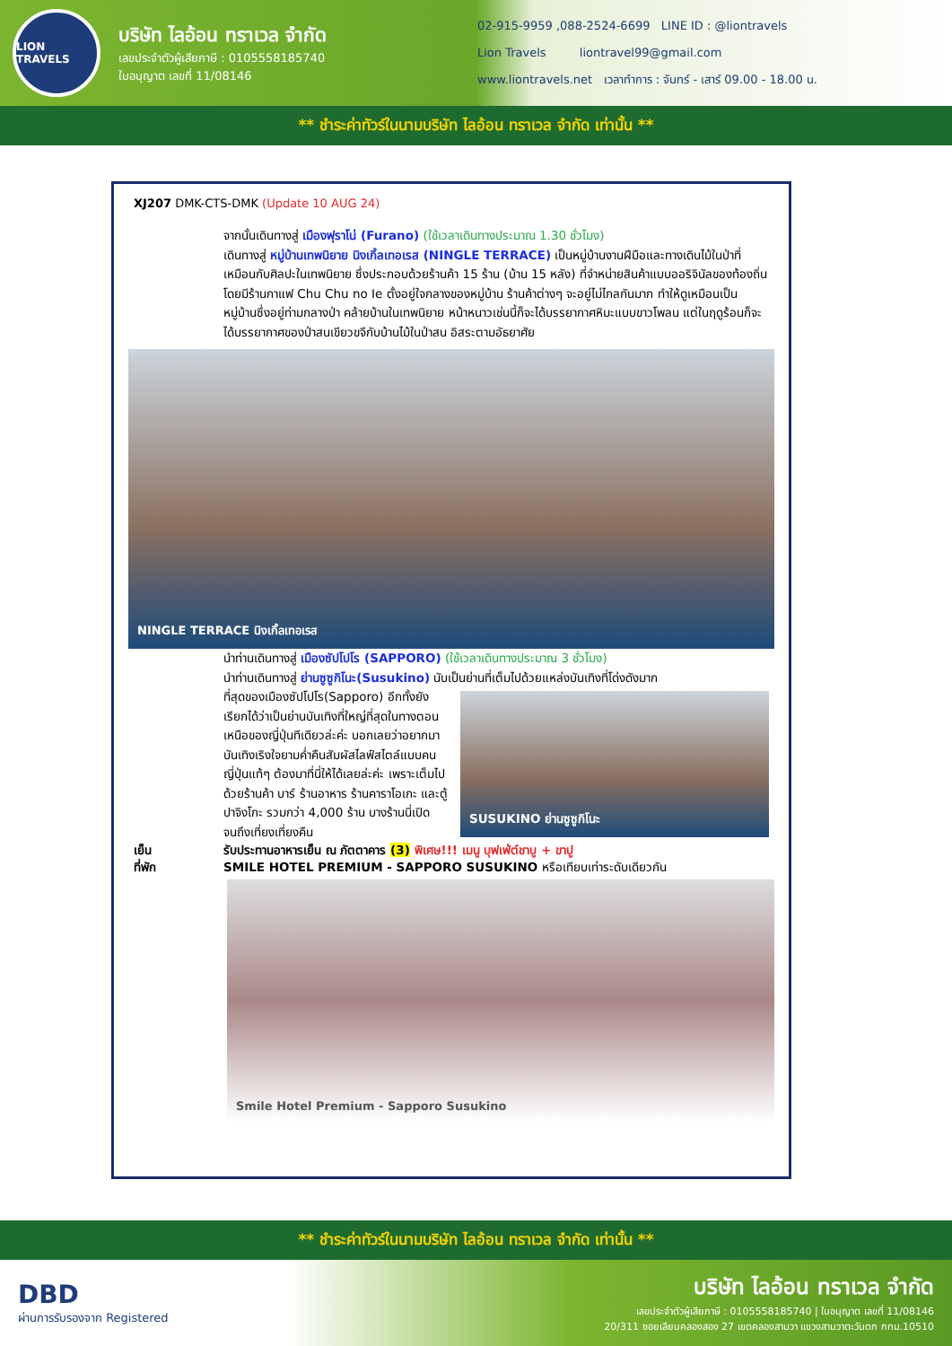LION TRAVELS
บริษัท ไลอ้อน ทราเวล จำกัด
เลขประจำตัวผู้เสียภาษี : 0105558185740
ใบอนุญาต เลขที่ 11/08146
02-915-9959 ,088-2524-6699 LINE ID : @liontravels
Lion Travels liontravel99@gmail.com
www.liontravels.net เวลาทำการ : จันทร์ - เสาร์ 09.00 - 18.00 น.
** ชำระค่าทัวร์ในนามบริษัท ไลอ้อน ทราเวล จำกัด เท่านั้น **
XJ207 DMK-CTS-DMK (Update 10 AUG 24)
จากนั้นเดินทางสู่ เมืองฟุราโน่ (Furano) (ใช้เวลาเดินทางประมาณ 1.30 ชั่วโมง)
เดินทางสู่ หมู่บ้านเทพนิยาย นิงเกิ้ลเทอเรส (NINGLE TERRACE) เป็นหมู่บ้านงานฝีมือและทางเดินไม้ในป่าที่เหมือนกับศิลปะในเทพนิยาย ซึ่งประกอบด้วยร้านค้า 15 ร้าน (บ้าน 15 หลัง) ที่จำหน่ายสินค้าแบบออริจินัลของท้องถิ่น โดยมีร้านกาแฟ Chu Chu no Ie ตั้งอยู่ใจกลางของหมู่บ้าน ร้านค้าต่างๆ จะอยู่ไม่ไกลกันมาก ทำให้ดูเหมือนเป็นหมู่บ้านซึ่งอยู่ท่ามกลางป่า คล้ายบ้านในเทพนิยาย หน้าหนาวเช่นนี้ก็จะได้บรรยากาศหิมะแบบขาวโพลน แต่ในฤดูร้อนก็จะได้บรรยากาศของป่าสนเขียวขจีกับบ้านไม้ในป่าสน อิสระตามอัธยาศัย
NINGLE TERRACE นิงเกิ้ลเทอเรส
นำท่านเดินทางสู่ เมืองซัปโปโร (SAPPORO) (ใช้เวลาเดินทางประมาณ 3 ชั่วโมง)
นำท่านเดินทางสู่ ย่านซูซูกิโนะ(Susukino) นับเป็นย่านที่เต็มไปด้วยแหล่งบันเทิงที่โด่งดังมาก
ที่สุดของเมืองซัปโปโร(Sapporo) อีกทั้งยังเรียกได้ว่าเป็นย่านบันเทิงที่ใหญ่ที่สุดในทางตอนเหนือของญี่ปุ่นทีเดียวล่ะค่ะ บอกเลยว่าอยากมาบันเทิงเริงใจยามค่ำคืนสัมผัสไลฟ์สไตล์แบบคนญี่ปุ่นแท้ๆ ต้องมาที่นี่ให้ได้เลยล่ะค่ะ เพราะเต็มไปด้วยร้านค้า บาร์ ร้านอาหาร ร้านคาราโอเกะ และตู้ปาจิงโกะ รวมกว่า 4,000 ร้าน บางร้านนี่เปิดจนถึงเที่ยงเที่ยงคืน
SUSUKINO ย่านซูซูกิโนะ
เย็น
ที่พัก
รับประทานอาหารเย็น ณ ภัตตาคาร (3) พิเศษ!!! เมนู บุฟเฟ่ต์ชาบู + ขาปู
SMILE HOTEL PREMIUM - SAPPORO SUSUKINO หรือเทียบเท่าระดับเดียวกัน
Smile Hotel Premium - Sapporo Susukino
** ชำระค่าทัวร์ในนามบริษัท ไลอ้อน ทราเวล จำกัด เท่านั้น **
DBD
ผ่านการรับรองจาก Registered
บริษัท ไลอ้อน ทราเวล จำกัด
เลขประจำตัวผู้เสียภาษี : 0105558185740 | ใบอนุญาต เลขที่ 11/08146
20/311 ซอยเลียบคลองสอง 27 เขตคลองสามวา แขวงสามวาตะวันตก กทม.10510